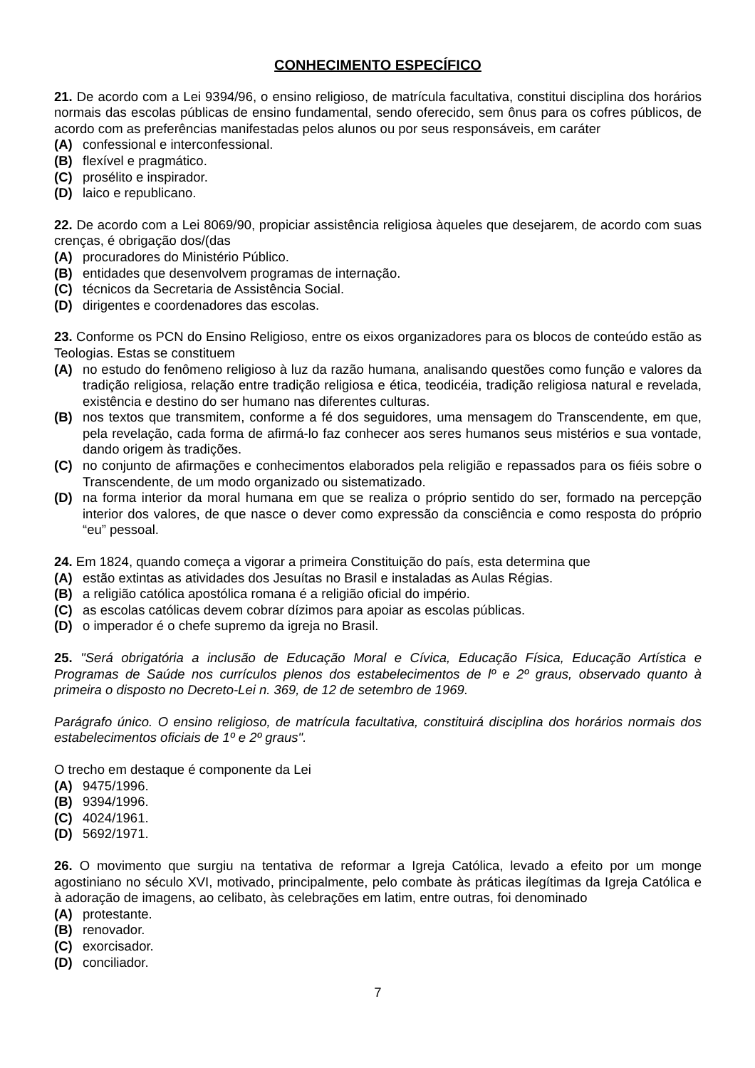CONHECIMENTO ESPECÍFICO
21. De acordo com a Lei 9394/96, o ensino religioso, de matrícula facultativa, constitui disciplina dos horários normais das escolas públicas de ensino fundamental, sendo oferecido, sem ônus para os cofres públicos, de acordo com as preferências manifestadas pelos alunos ou por seus responsáveis, em caráter
(A) confessional e interconfessional.
(B) flexível e pragmático.
(C) prosélito e inspirador.
(D) laico e republicano.
22. De acordo com a Lei 8069/90, propiciar assistência religiosa àqueles que desejarem, de acordo com suas crenças, é obrigação dos/(das
(A) procuradores do Ministério Público.
(B) entidades que desenvolvem programas de internação.
(C) técnicos da Secretaria de Assistência Social.
(D) dirigentes e coordenadores das escolas.
23. Conforme os PCN do Ensino Religioso, entre os eixos organizadores para os blocos de conteúdo estão as Teologias. Estas se constituem
(A) no estudo do fenômeno religioso à luz da razão humana, analisando questões como função e valores da tradição religiosa, relação entre tradição religiosa e ética, teodicéia, tradição religiosa natural e revelada, existência e destino do ser humano nas diferentes culturas.
(B) nos textos que transmitem, conforme a fé dos seguidores, uma mensagem do Transcendente, em que, pela revelação, cada forma de afirmá-lo faz conhecer aos seres humanos seus mistérios e sua vontade, dando origem às tradições.
(C) no conjunto de afirmações e conhecimentos elaborados pela religião e repassados para os fiéis sobre o Transcendente, de um modo organizado ou sistematizado.
(D) na forma interior da moral humana em que se realiza o próprio sentido do ser, formado na percepção interior dos valores, de que nasce o dever como expressão da consciência e como resposta do próprio “eu” pessoal.
24. Em 1824, quando começa a vigorar a primeira Constituição do país, esta determina que
(A) estão extintas as atividades dos Jesuítas no Brasil e instaladas as Aulas Régias.
(B) a religião católica apostólica romana é a religião oficial do império.
(C) as escolas católicas devem cobrar dízimos para apoiar as escolas públicas.
(D) o imperador é o chefe supremo da igreja no Brasil.
25. "Será obrigatória a inclusão de Educação Moral e Cívica, Educação Física, Educação Artística e Programas de Saúde nos currículos plenos dos estabelecimentos de lº e 2º graus, observado quanto à primeira o disposto no Decreto-Lei n. 369, de 12 de setembro de 1969.
Parágrafo único. O ensino religioso, de matrícula facultativa, constituirá disciplina dos horários normais dos estabelecimentos oficiais de 1º e 2º graus".
O trecho em destaque é componente da Lei
(A) 9475/1996.
(B) 9394/1996.
(C) 4024/1961.
(D) 5692/1971.
26. O movimento que surgiu na tentativa de reformar a Igreja Católica, levado a efeito por um monge agostiniano no século XVI, motivado, principalmente, pelo combate às práticas ilegítimas da Igreja Católica e à adoração de imagens, ao celibato, às celebrações em latim, entre outras, foi denominado
(A) protestante.
(B) renovador.
(C) exorcisador.
(D) conciliador.
7